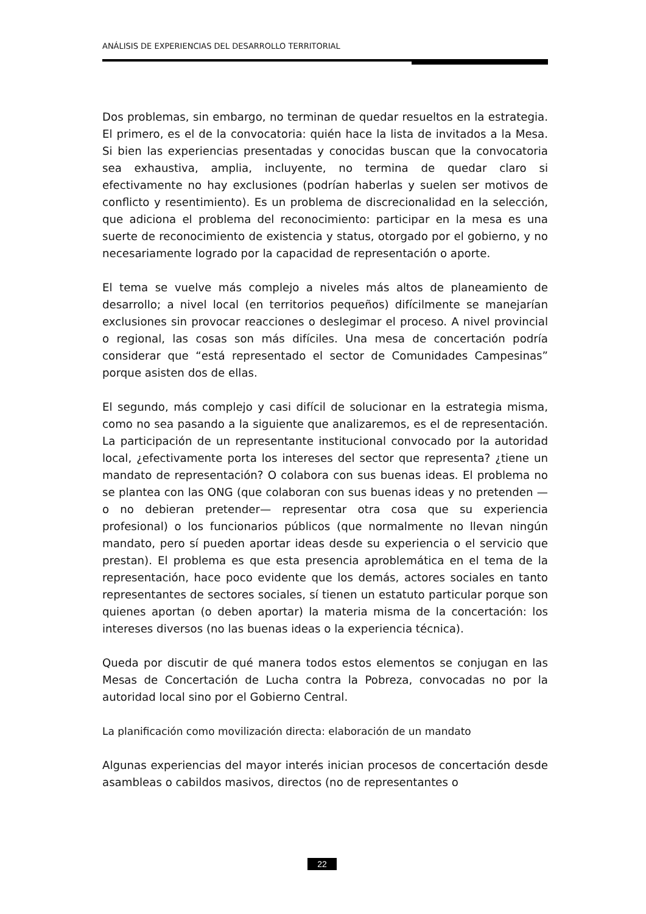ANÁLISIS DE EXPERIENCIAS DEL DESARROLLO TERRITORIAL
Dos problemas, sin embargo, no terminan de quedar resueltos en la estrategia. El primero, es el de la convocatoria: quién hace la lista de invitados a la Mesa. Si bien las experiencias presentadas y conocidas buscan que la convocatoria sea exhaustiva, amplia, incluyente, no termina de quedar claro si efectivamente no hay exclusiones (podrían haberlas y suelen ser motivos de conflicto y resentimiento). Es un problema de discrecionalidad en la selección, que adiciona el problema del reconocimiento: participar en la mesa es una suerte de reconocimiento de existencia y status, otorgado por el gobierno, y no necesariamente logrado por la capacidad de representación o aporte.
El tema se vuelve más complejo a niveles más altos de planeamiento de desarrollo; a nivel local (en territorios pequeños) difícilmente se manejarían exclusiones sin provocar reacciones o deslegimar el proceso. A nivel provincial o regional, las cosas son más difíciles. Una mesa de concertación podría considerar que “está representado el sector de Comunidades Campesinas” porque asisten dos de ellas.
El segundo, más complejo y casi difícil de solucionar en la estrategia misma, como no sea pasando a la siguiente que analizaremos, es el de representación. La participación de un representante institucional convocado por la autoridad local, ¿efectivamente porta los intereses del sector que representa? ¿tiene un mandato de representación? O colabora con sus buenas ideas. El problema no se plantea con las ONG (que colaboran con sus buenas ideas y no pretenden —o no debieran pretender— representar otra cosa que su experiencia profesional) o los funcionarios públicos (que normalmente no llevan ningún mandato, pero sí pueden aportar ideas desde su experiencia o el servicio que prestan). El problema es que esta presencia aproblemática en el tema de la representación, hace poco evidente que los demás, actores sociales en tanto representantes de sectores sociales, sí tienen un estatuto particular porque son quienes aportan (o deben aportar) la materia misma de la concertación: los intereses diversos (no las buenas ideas o la experiencia técnica).
Queda por discutir de qué manera todos estos elementos se conjugan en las Mesas de Concertación de Lucha contra la Pobreza, convocadas no por la autoridad local sino por el Gobierno Central.
La planificación como movilización directa: elaboración de un mandato
Algunas experiencias del mayor interés inician procesos de concertación desde asambleas o cabildos masivos, directos (no de representantes o
22